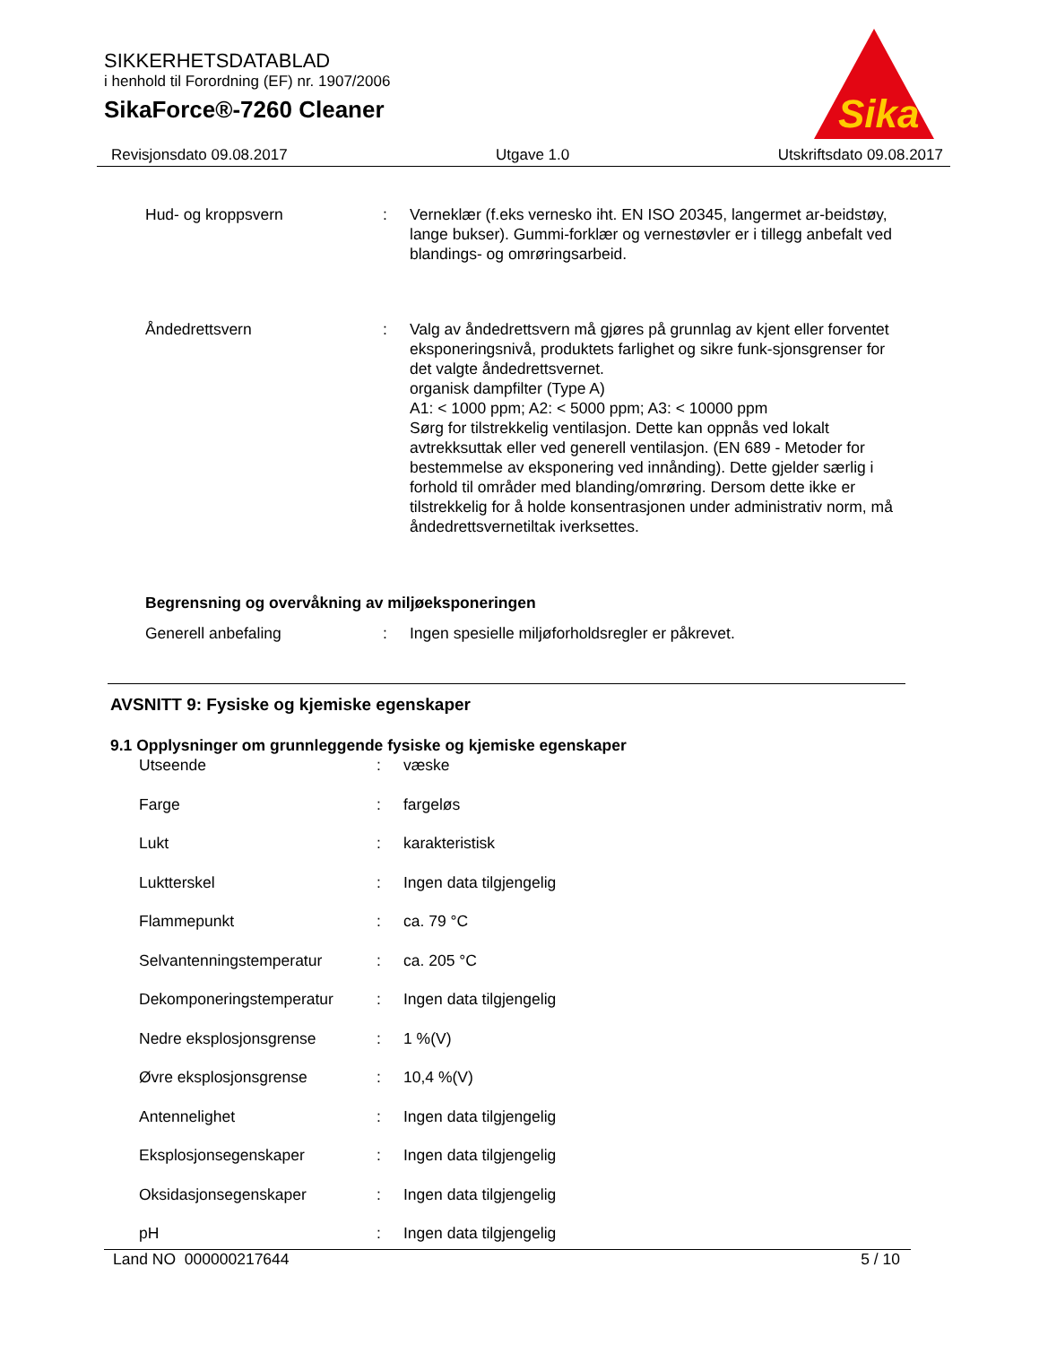SIKKERHETSDATABLAD
i henhold til Forordning (EF) nr. 1907/2006
SikaForce®-7260 Cleaner
Sika
Revisjonsdato 09.08.2017 Utgave 1.0 Utskriftsdato 09.08.2017
| Hud- og kroppsvern | : | Verneklær (f.eks vernesko iht. EN ISO 20345, langermet ar-beidstøy, lange bukser). Gummi-forklær og vernestøvler er i tillegg anbefalt ved blandings- og omrøringsarbeid. |
| Åndedrettsvern | : | Valg av åndedrettsvern må gjøres på grunnlag av kjent eller forventet eksponeringsnivå, produktets farlighet og sikre funk-sjonsgrenser for det valgte åndedrettsvernet. organisk dampfilter (Type A) A1: < 1000 ppm; A2: < 5000 ppm; A3: < 10000 ppm Sørg for tilstrekkelig ventilasjon. Dette kan oppnås ved lokalt avtrekksuttak eller ved generell ventilasjon. (EN 689 - Metoder for bestemmelse av eksponering ved innånding). Dette gjelder særlig i forhold til områder med blanding/omrøring. Dersom dette ikke er tilstrekkelig for å holde konsentrasjonen under administrativ norm, må åndedrettsvernetiltak iverksettes. |
Begrensning og overvåkning av miljøeksponeringen
| Generell anbefaling | : | Ingen spesielle miljøforholdsregler er påkrevet. |
AVSNITT 9: Fysiske og kjemiske egenskaper
9.1 Opplysninger om grunnleggende fysiske og kjemiske egenskaper
| Utseende | : | væske |
| Farge | : | fargeløs |
| Lukt | : | karakteristisk |
| Luktterskel | : | Ingen data tilgjengelig |
| Flammepunkt | : | ca. 79 °C |
| Selvantenningstemperatur | : | ca. 205 °C |
| Dekomponeringstemperatur | : | Ingen data tilgjengelig |
| Nedre eksplosjonsgrense | : | 1 %(V) |
| Øvre eksplosjonsgrense | : | 10,4 %(V) |
| Antennelighet | : | Ingen data tilgjengelig |
| Eksplosjonsegenskaper | : | Ingen data tilgjengelig |
| Oksidasjonsegenskaper | : | Ingen data tilgjengelig |
| pH | : | Ingen data tilgjengelig |
Land NO 000000217644 5 / 10